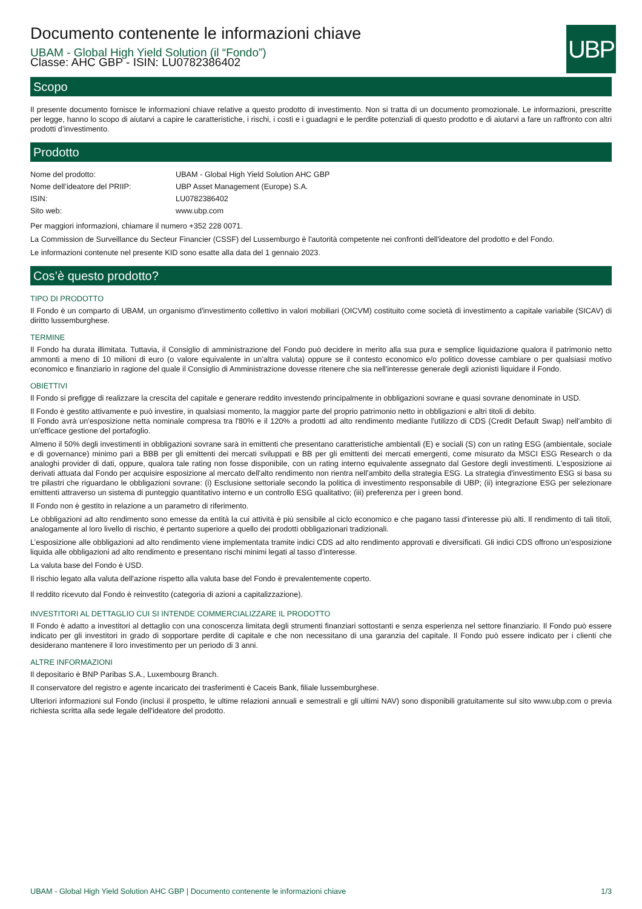UBP
Documento contenente le informazioni chiave
UBAM - Global High Yield Solution (il “Fondo”)
Classe: AHC GBP - ISIN: LU0782386402
Scopo
Il presente documento fornisce le informazioni chiave relative a questo prodotto di investimento. Non si tratta di un documento promozionale. Le informazioni, prescritte per legge, hanno lo scopo di aiutarvi a capire le caratteristiche, i rischi, i costi e i guadagni e le perdite potenziali di questo prodotto e di aiutarvi a fare un raffronto con altri prodotti d’investimento.
Prodotto
| Nome del prodotto: | UBAM - Global High Yield Solution AHC GBP |
| Nome dell’ideatore del PRIIP: | UBP Asset Management (Europe) S.A. |
| ISIN: | LU0782386402 |
| Sito web: | www.ubp.com |
Per maggiori informazioni, chiamare il numero +352 228 0071.
La Commission de Surveillance du Secteur Financier (CSSF) del Lussemburgo è l'autorità competente nei confronti dell'ideatore del prodotto e del Fondo.
Le informazioni contenute nel presente KID sono esatte alla data del 1 gennaio 2023.
Cos’è questo prodotto?
TIPO DI PRODOTTO
Il Fondo è un comparto di UBAM, un organismo d'investimento collettivo in valori mobiliari (OICVM) costituito come società di investimento a capitale variabile (SICAV) di diritto lussemburghese.
TERMINE
Il Fondo ha durata illimitata. Tuttavia, il Consiglio di amministrazione del Fondo può decidere in merito alla sua pura e semplice liquidazione qualora il patrimonio netto ammonti a meno di 10 milioni di euro (o valore equivalente in un'altra valuta) oppure se il contesto economico e/o politico dovesse cambiare o per qualsiasi motivo economico e finanziario in ragione del quale il Consiglio di Amministrazione dovesse ritenere che sia nell'interesse generale degli azionisti liquidare il Fondo.
OBIETTIVI
Il Fondo si prefigge di realizzare la crescita del capitale e generare reddito investendo principalmente in obbligazioni sovrane e quasi sovrane denominate in USD.
Il Fondo è gestito attivamente e può investire, in qualsiasi momento, la maggior parte del proprio patrimonio netto in obbligazioni e altri titoli di debito.
Il Fondo avrà un'esposizione netta nominale compresa tra l'80% e il 120% a prodotti ad alto rendimento mediante l'utilizzo di CDS (Credit Default Swap) nell'ambito di un'efficace gestione del portafoglio.
Almeno il 50% degli investimenti in obbligazioni sovrane sarà in emittenti che presentano caratteristiche ambientali (E) e sociali (S) con un rating ESG (ambientale, sociale e di governance) minimo pari a BBB per gli emittenti dei mercati sviluppati e BB per gli emittenti dei mercati emergenti, come misurato da MSCI ESG Research o da analoghi provider di dati, oppure, qualora tale rating non fosse disponibile, con un rating interno equivalente assegnato dal Gestore degli investimenti. L'esposizione ai derivati attuata dal Fondo per acquisire esposizione al mercato dell'alto rendimento non rientra nell'ambito della strategia ESG. La strategia d'investimento ESG si basa su tre pilastri che riguardano le obbligazioni sovrane: (i) Esclusione settoriale secondo la politica di investimento responsabile di UBP; (ii) integrazione ESG per selezionare emittenti attraverso un sistema di punteggio quantitativo interno e un controllo ESG qualitativo; (iii) preferenza per i green bond.
Il Fondo non è gestito in relazione a un parametro di riferimento.
Le obbligazioni ad alto rendimento sono emesse da entità la cui attività è più sensibile al ciclo economico e che pagano tassi d'interesse più alti. Il rendimento di tali titoli, analogamente al loro livello di rischio, è pertanto superiore a quello dei prodotti obbligazionari tradizionali.
L’esposizione alle obbligazioni ad alto rendimento viene implementata tramite indici CDS ad alto rendimento approvati e diversificati. Gli indici CDS offrono un’esposizione liquida alle obbligazioni ad alto rendimento e presentano rischi minimi legati al tasso d’interesse.
La valuta base del Fondo è USD.
Il rischio legato alla valuta dell'azione rispetto alla valuta base del Fondo è prevalentemente coperto.
Il reddito ricevuto dal Fondo è reinvestito (categoria di azioni a capitalizzazione).
INVESTITORI AL DETTAGLIO CUI SI INTENDE COMMERCIALIZZARE IL PRODOTTO
Il Fondo è adatto a investitori al dettaglio con una conoscenza limitata degli strumenti finanziari sottostanti e senza esperienza nel settore finanziario. Il Fondo può essere indicato per gli investitori in grado di sopportare perdite di capitale e che non necessitano di una garanzia del capitale. Il Fondo può essere indicato per i clienti che desiderano mantenere il loro investimento per un periodo di 3 anni.
ALTRE INFORMAZIONI
Il depositario è BNP Paribas S.A., Luxembourg Branch.
Il conservatore del registro e agente incaricato dei trasferimenti è Caceis Bank, filiale lussemburghese.
Ulteriori informazioni sul Fondo (inclusi il prospetto, le ultime relazioni annuali e semestrali e gli ultimi NAV) sono disponibili gratuitamente sul sito www.ubp.com o previa richiesta scritta alla sede legale dell'ideatore del prodotto.
UBAM - Global High Yield Solution AHC GBP | Documento contenente le informazioni chiave 1/3